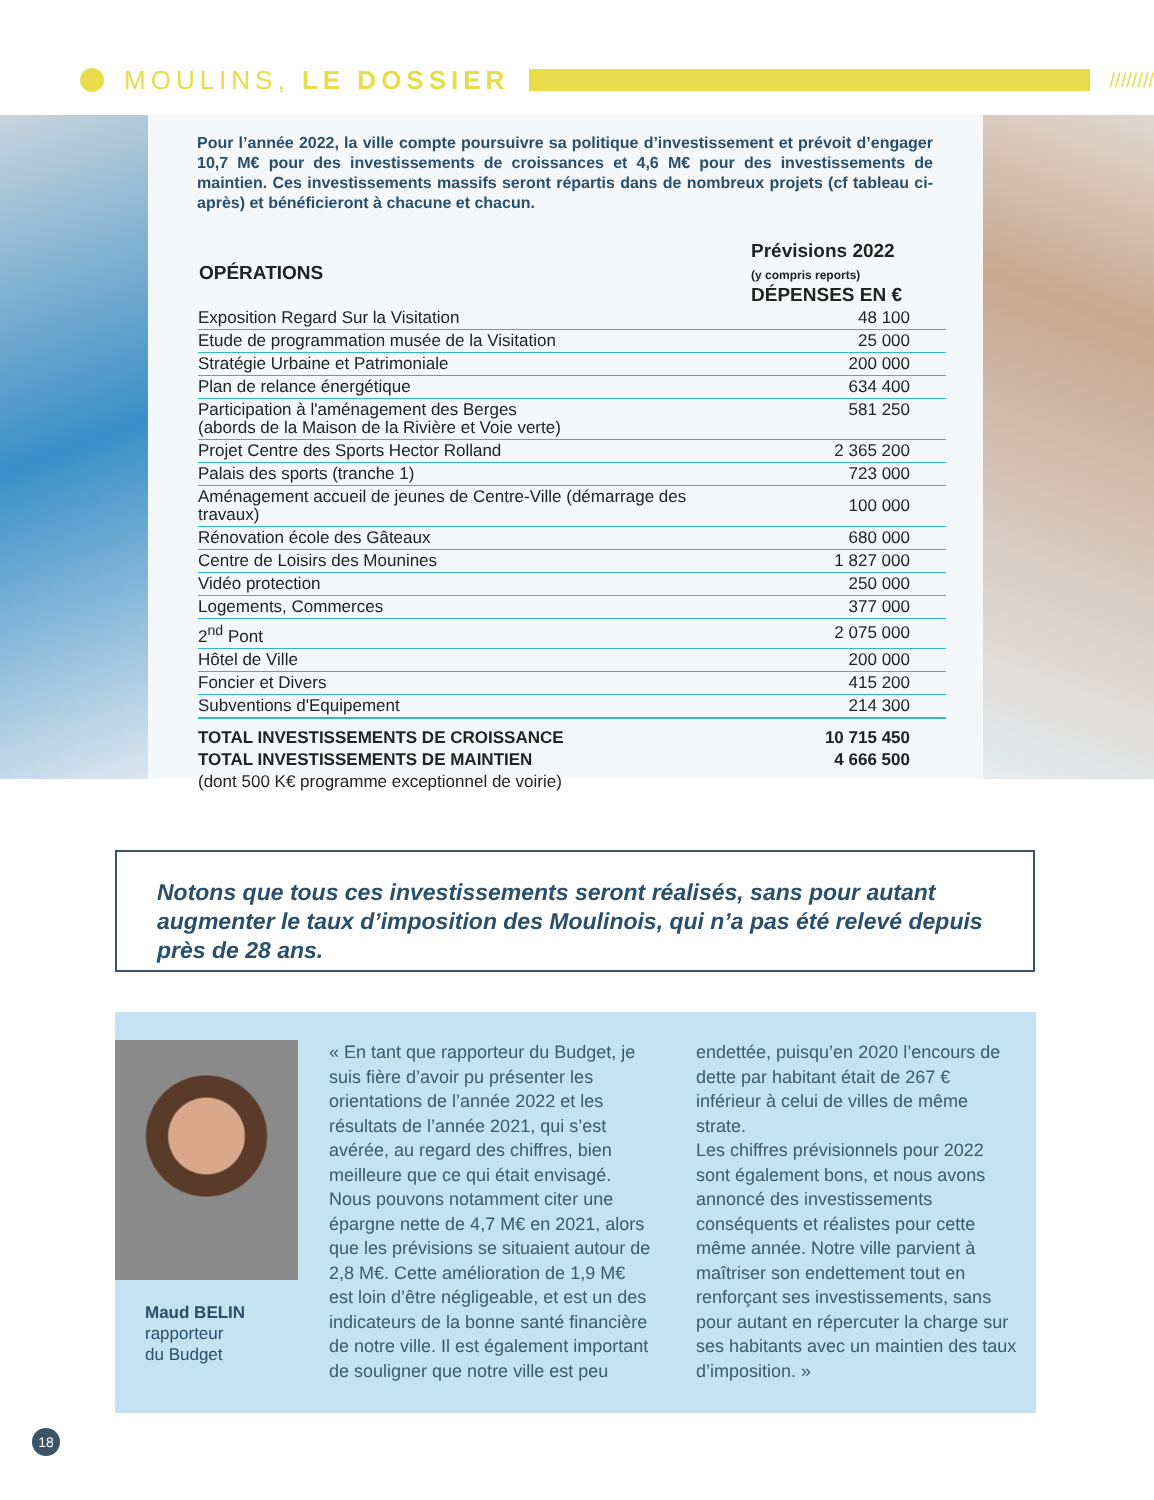MOULINS, LE DOSSIER
////////
Pour l’année 2022, la ville compte poursuivre sa politique d’investissement et prévoit d’engager 10,7 M€ pour des investissements de croissances et 4,6 M€ pour des investissements de maintien. Ces investissements massifs seront répartis dans de nombreux projets (cf tableau ci-après) et bénéficieront à chacune et chacun.
| OPÉRATIONS | Prévisions 2022 (y compris reports) DÉPENSES EN € |
| --- | --- |
| Exposition Regard Sur la Visitation | 48 100 |
| Etude de programmation musée de la Visitation | 25 000 |
| Stratégie Urbaine et Patrimoniale | 200 000 |
| Plan de relance énergétique | 634 400 |
| Participation à l'aménagement des Berges (abords de la Maison de la Rivière et Voie verte) | 581 250 |
| Projet Centre des Sports Hector Rolland | 2 365 200 |
| Palais des sports (tranche 1) | 723 000 |
| Aménagement accueil de jeunes de Centre-Ville (démarrage des travaux) | 100 000 |
| Rénovation école des Gâteaux | 680 000 |
| Centre de Loisirs des Mounines | 1 827 000 |
| Vidéo protection | 250 000 |
| Logements, Commerces | 377 000 |
| 2<sup>nd</sup> Pont | 2 075 000 |
| Hôtel de Ville | 200 000 |
| Foncier et Divers | 415 200 |
| Subventions d'Equipement | 214 300 |
| TOTAL INVESTISSEMENTS DE CROISSANCE | 10 715 450 |
| TOTAL INVESTISSEMENTS DE MAINTIEN | 4 666 500 |
| (dont 500 K€ programme exceptionnel de voirie) | |
Notons que tous ces investissements seront réalisés, sans pour autant augmenter le taux d’imposition des Moulinois, qui n’a pas été relevé depuis près de 28 ans.
Maud BELIN
rapporteur
du Budget
« En tant que rapporteur du Budget, je suis fière d’avoir pu présenter les orientations de l’année 2022 et les résultats de l’année 2021, qui s’est avérée, au regard des chiffres, bien meilleure que ce qui était envisagé. Nous pouvons notamment citer une épargne nette de 4,7 M€ en 2021, alors que les prévisions se situaient autour de 2,8 M€. Cette amélioration de 1,9 M€ est loin d’être négligeable, et est un des indicateurs de la bonne santé financière de notre ville. Il est également important de souligner que notre ville est peu endettée, puisqu’en 2020 l’encours de dette par habitant était de 267 € inférieur à celui de villes de même strate.
Les chiffres prévisionnels pour 2022 sont également bons, et nous avons annoncé des investissements conséquents et réalistes pour cette même année. Notre ville parvient à maîtriser son endettement tout en renforçant ses investissements, sans pour autant en répercuter la charge sur ses habitants avec un maintien des taux d’imposition. »
18